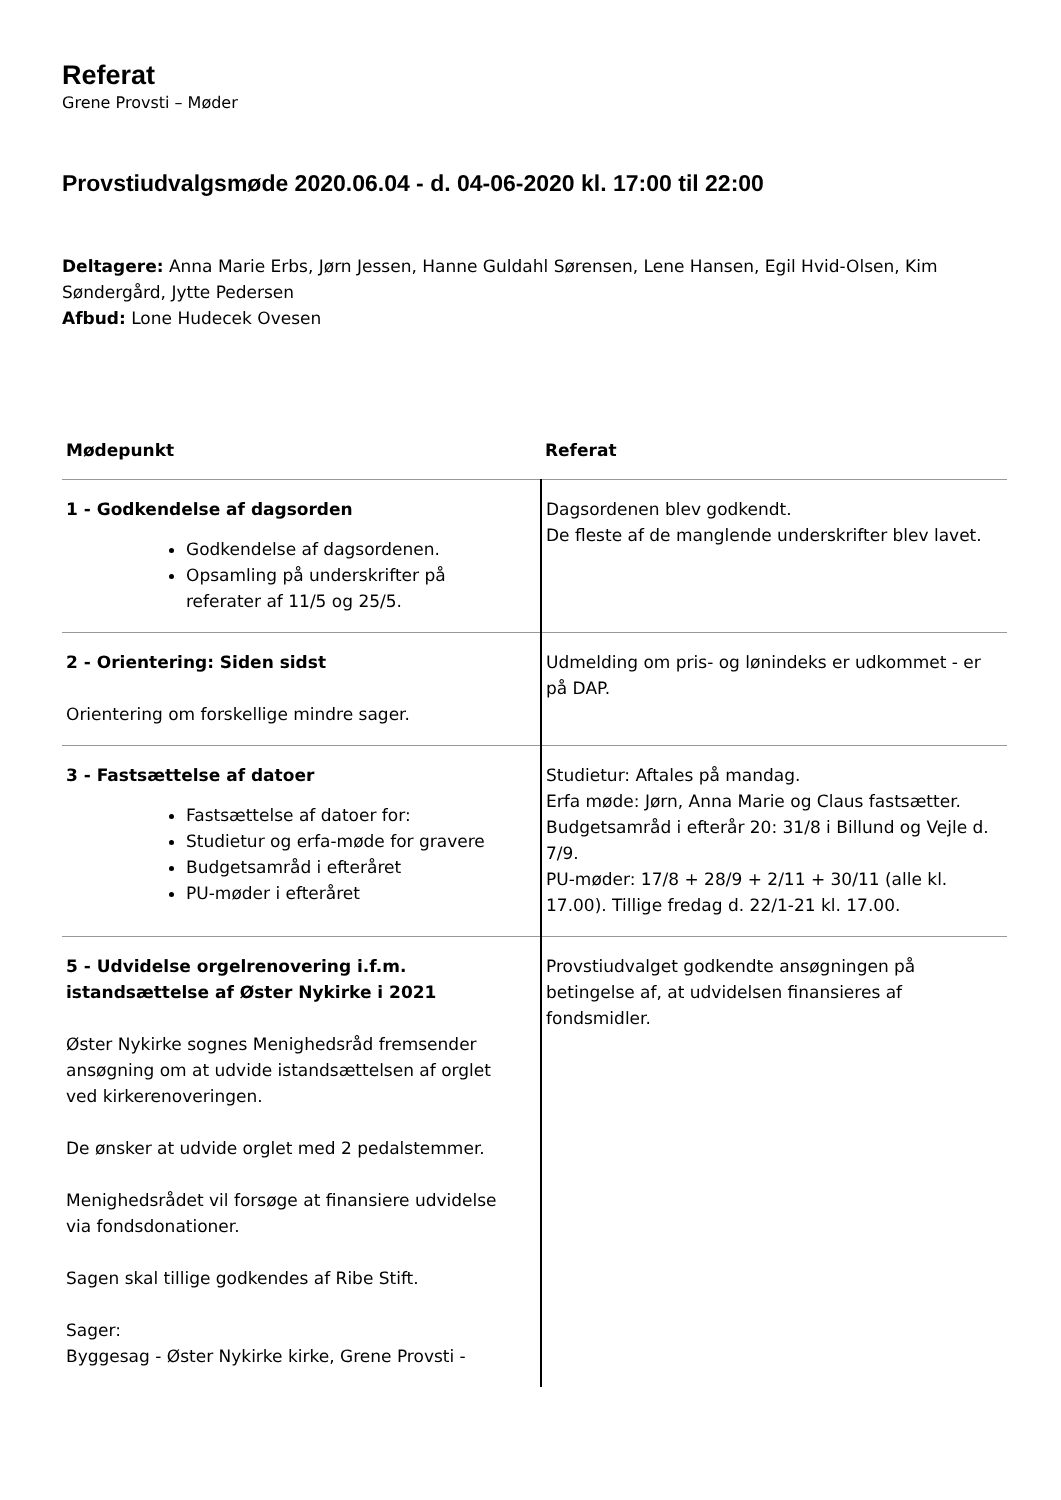Referat
Grene Provsti – Møder
Provstiudvalgsmøde 2020.06.04 - d. 04-06-2020 kl. 17:00 til 22:00
Deltagere: Anna Marie Erbs, Jørn Jessen, Hanne Guldahl Sørensen, Lene Hansen, Egil Hvid-Olsen, Kim Søndergård, Jytte Pedersen
Afbud: Lone Hudecek Ovesen
| Mødepunkt | Referat |
| --- | --- |
| 1 - Godkendelse af dagsorden Godkendelse af dagsordenen. Opsamling på underskrifter på referater af 11/5 og 25/5. | Dagsordenen blev godkendt. De fleste af de manglende underskrifter blev lavet. |
| 2 - Orientering: Siden sidst Orientering om forskellige mindre sager. | Udmelding om pris- og lønindeks er udkommet - er på DAP. |
| 3 - Fastsættelse af datoer Fastsættelse af datoer for: Studietur og erfa-møde for gravere Budgetsamråd i efteråret PU-møder i efteråret | Studietur: Aftales på mandag. Erfa møde: Jørn, Anna Marie og Claus fastsætter. Budgetsamråd i efterår 20: 31/8 i Billund og Vejle d. 7/9. PU-møder: 17/8 + 28/9 + 2/11 + 30/11 (alle kl. 17.00). Tillige fredag d. 22/1-21 kl. 17.00. |
| 5 - Udvidelse orgelrenovering i.f.m. istandsættelse af Øster Nykirke i 2021 Øster Nykirke sognes Menighedsråd fremsender ansøgning om at udvide istandsættelsen af orglet ved kirkerenoveringen. De ønsker at udvide orglet med 2 pedalstemmer. Menighedsrådet vil forsøge at finansiere udvidelse via fondsdonationer. Sagen skal tillige godkendes af Ribe Stift. Sager: Byggesag - Øster Nykirke kirke, Grene Provsti - | Provstiudvalget godkendte ansøgningen på betingelse af, at udvidelsen finansieres af fondsmidler. |